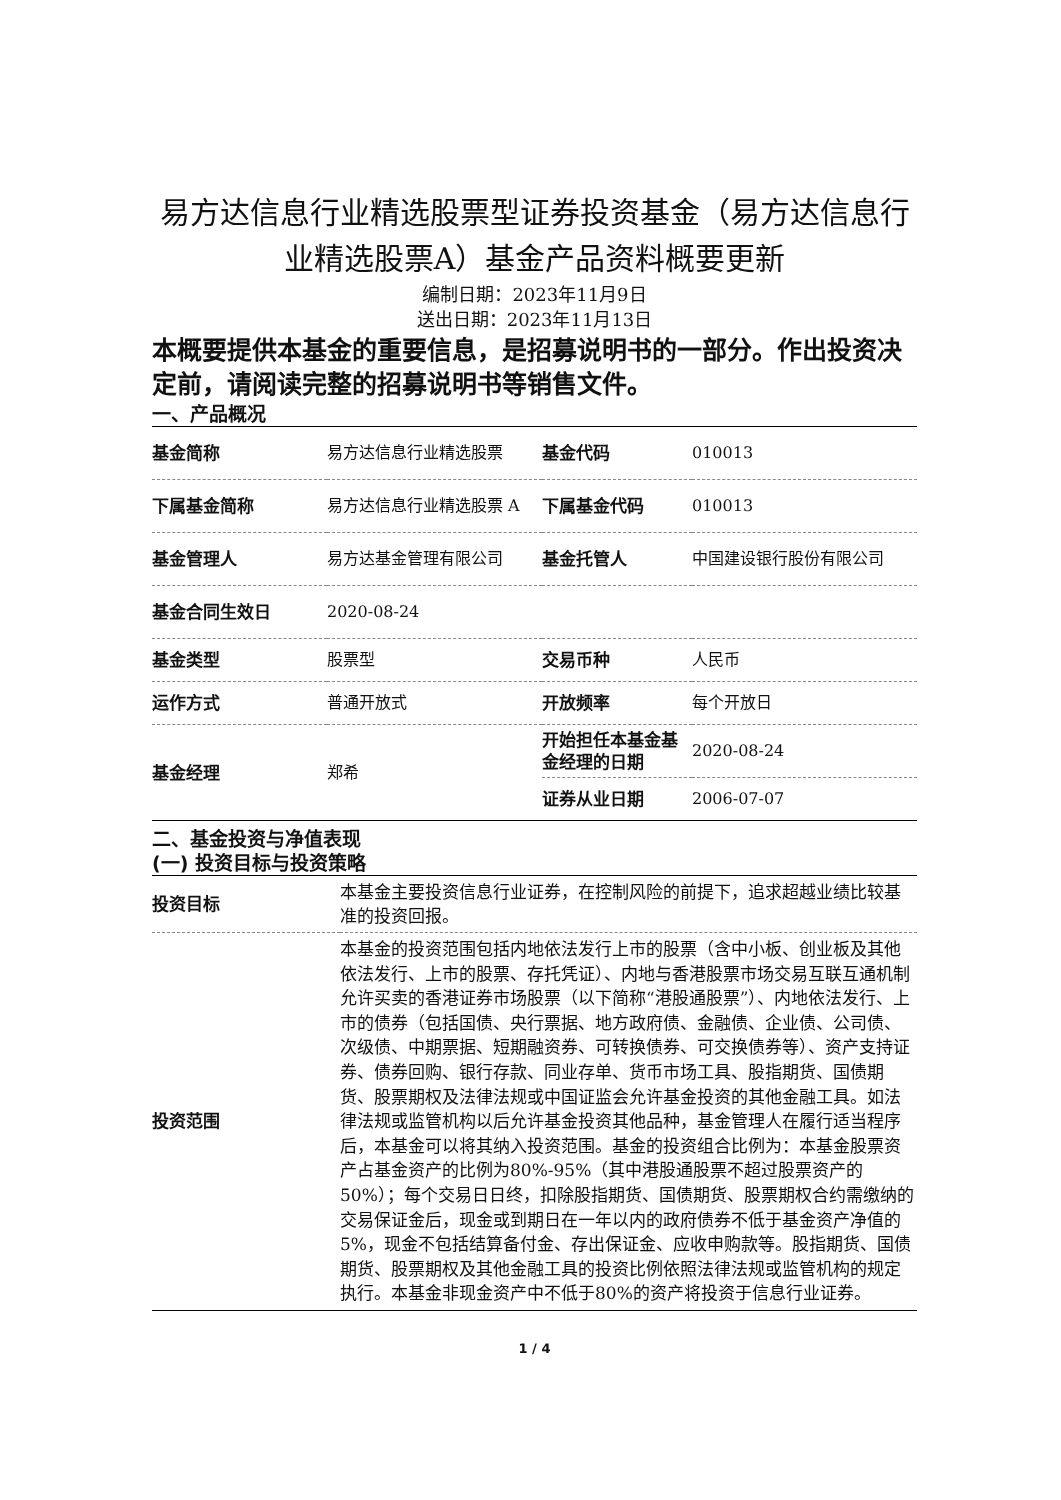易方达信息行业精选股票型证券投资基金（易方达信息行业精选股票A）基金产品资料概要更新
编制日期：2023年11月9日
送出日期：2023年11月13日
本概要提供本基金的重要信息，是招募说明书的一部分。作出投资决定前，请阅读完整的招募说明书等销售文件。
一、产品概况
| 基金简称 | 易方达信息行业精选股票 | 基金代码 | 010013 |
| 下属基金简称 | 易方达信息行业精选股票 A | 下属基金代码 | 010013 |
| 基金管理人 | 易方达基金管理有限公司 | 基金托管人 | 中国建设银行股份有限公司 |
| 基金合同生效日 | 2020-08-24 | | |
| 基金类型 | 股票型 | 交易币种 | 人民币 |
| 运作方式 | 普通开放式 | 开放频率 | 每个开放日 |
| 基金经理 | 郑希 | 开始担任本基金基金经理的日期 | 2020-08-24 |
| | | 证券从业日期 | 2006-07-07 |
二、基金投资与净值表现
(一) 投资目标与投资策略
| 投资目标 | 本基金主要投资信息行业证券，在控制风险的前提下，追求超越业绩比较基准的投资回报。 |
| 投资范围 | 本基金的投资范围包括内地依法发行上市的股票（含中小板、创业板及其他依法发行、上市的股票、存托凭证）、内地与香港股票市场交易互联互通机制允许买卖的香港证券市场股票（以下简称“港股通股票”）、内地依法发行、上市的债券（包括国债、央行票据、地方政府债、金融债、企业债、公司债、次级债、中期票据、短期融资券、可转换债券、可交换债券等）、资产支持证券、债券回购、银行存款、同业存单、货币市场工具、股指期货、国债期货、股票期权及法律法规或中国证监会允许基金投资的其他金融工具。如法律法规或监管机构以后允许基金投资其他品种，基金管理人在履行适当程序后，本基金可以将其纳入投资范围。基金的投资组合比例为：本基金股票资产占基金资产的比例为80%-95%（其中港股通股票不超过股票资产的50%）；每个交易日日终，扣除股指期货、国债期货、股票期权合约需缴纳的交易保证金后，现金或到期日在一年以内的政府债券不低于基金资产净值的5%，现金不包括结算备付金、存出保证金、应收申购款等。股指期货、国债期货、股票期权及其他金融工具的投资比例依照法律法规或监管机构的规定执行。本基金非现金资产中不低于80%的资产将投资于信息行业证券。 |
1 / 4